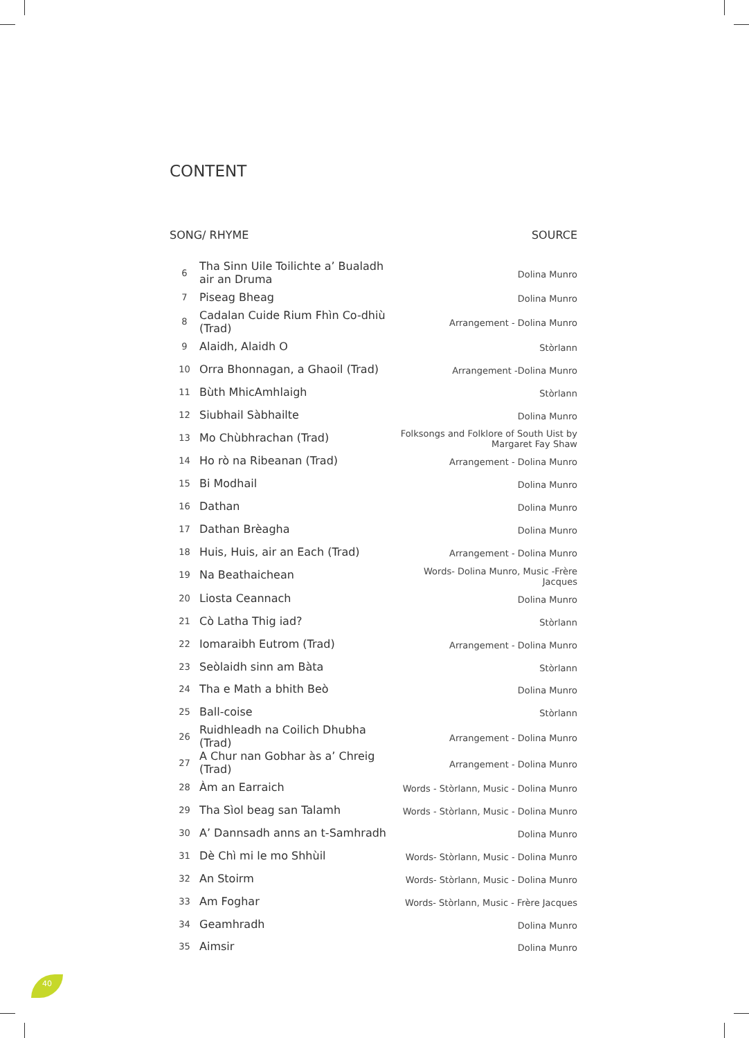CONTENT
SONG/ RHYME SOURCE
| 6 | Tha Sinn Uile Toilichte a’ Bualadh air an Druma | Dolina Munro |
| 7 | Piseag Bheag | Dolina Munro |
| 8 | Cadalan Cuide Rium Fhìn Co-dhiù (Trad) | Arrangement - Dolina Munro |
| 9 | Alaidh, Alaidh O | Stòrlann |
| 10 | Orra Bhonnagan, a Ghaoil (Trad) | Arrangement -Dolina Munro |
| 11 | Bùth MhicAmhlaigh | Stòrlann |
| 12 | Siubhail Sàbhailte | Dolina Munro |
| 13 | Mo Chùbhrachan (Trad) | Folksongs and Folklore of South Uist by Margaret Fay Shaw |
| 14 | Ho rò na Ribeanan (Trad) | Arrangement - Dolina Munro |
| 15 | Bi Modhail | Dolina Munro |
| 16 | Dathan | Dolina Munro |
| 17 | Dathan Brèagha | Dolina Munro |
| 18 | Huis, Huis, air an Each (Trad) | Arrangement - Dolina Munro |
| 19 | Na Beathaichean | Words- Dolina Munro, Music -Frère Jacques |
| 20 | Liosta Ceannach | Dolina Munro |
| 21 | Cò Latha Thig iad? | Stòrlann |
| 22 | Iomaraibh Eutrom (Trad) | Arrangement - Dolina Munro |
| 23 | Seòlaidh sinn am Bàta | Stòrlann |
| 24 | Tha e Math a bhith Beò | Dolina Munro |
| 25 | Ball-coise | Stòrlann |
| 26 | Ruidhleadh na Coilich Dhubha (Trad) | Arrangement - Dolina Munro |
| 27 | A Chur nan Gobhar às a’ Chreig (Trad) | Arrangement - Dolina Munro |
| 28 | Àm an Earraich | Words - Stòrlann, Music - Dolina Munro |
| 29 | Tha Sìol beag san Talamh | Words - Stòrlann, Music - Dolina Munro |
| 30 | A’ Dannsadh anns an t-Samhradh | Dolina Munro |
| 31 | Dè Chì mi le mo Shhùil | Words- Stòrlann, Music - Dolina Munro |
| 32 | An Stoirm | Words- Stòrlann, Music - Dolina Munro |
| 33 | Am Foghar | Words- Stòrlann, Music - Frère Jacques |
| 34 | Geamhradh | Dolina Munro |
| 35 | Aimsir | Dolina Munro |
40